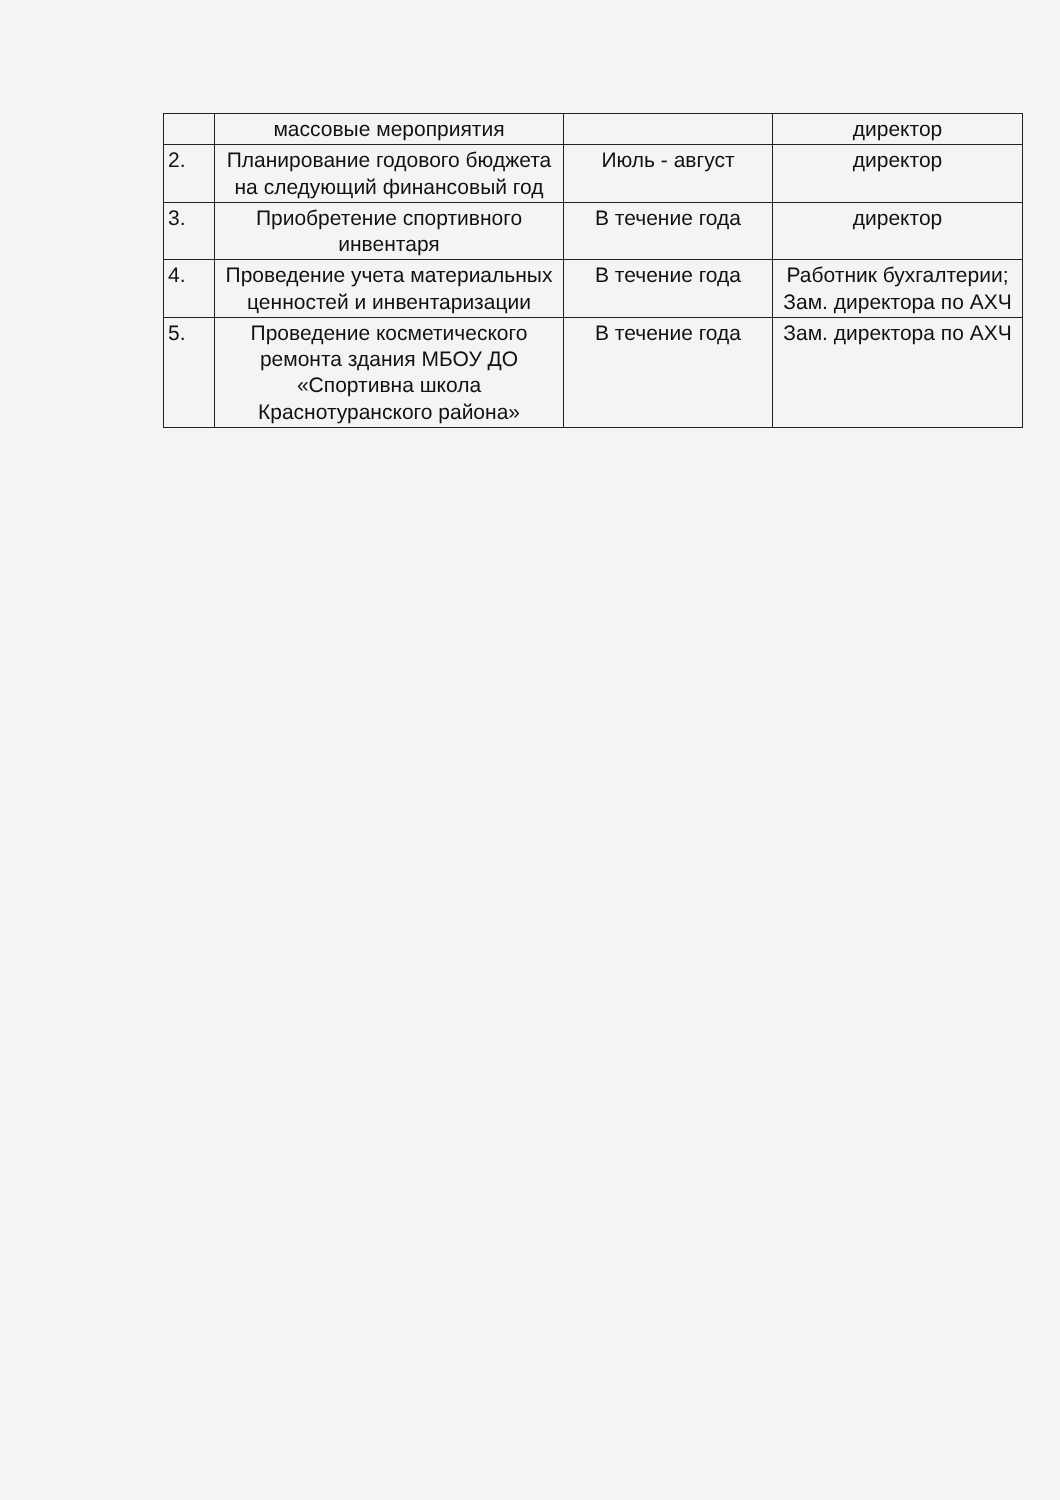| | массовые мероприятия | | директор |
| 2. | Планирование годового бюджета на следующий финансовый год | Июль - август | директор |
| 3. | Приобретение спортивного инвентаря | В течение года | директор |
| 4. | Проведение учета материальных ценностей и инвентаризации | В течение года | Работник бухгалтерии; Зам. директора по АХЧ |
| 5. | Проведение косметического ремонта здания МБОУ ДО «Спортивна школа Краснотуранского района» | В течение года | Зам. директора по АХЧ |